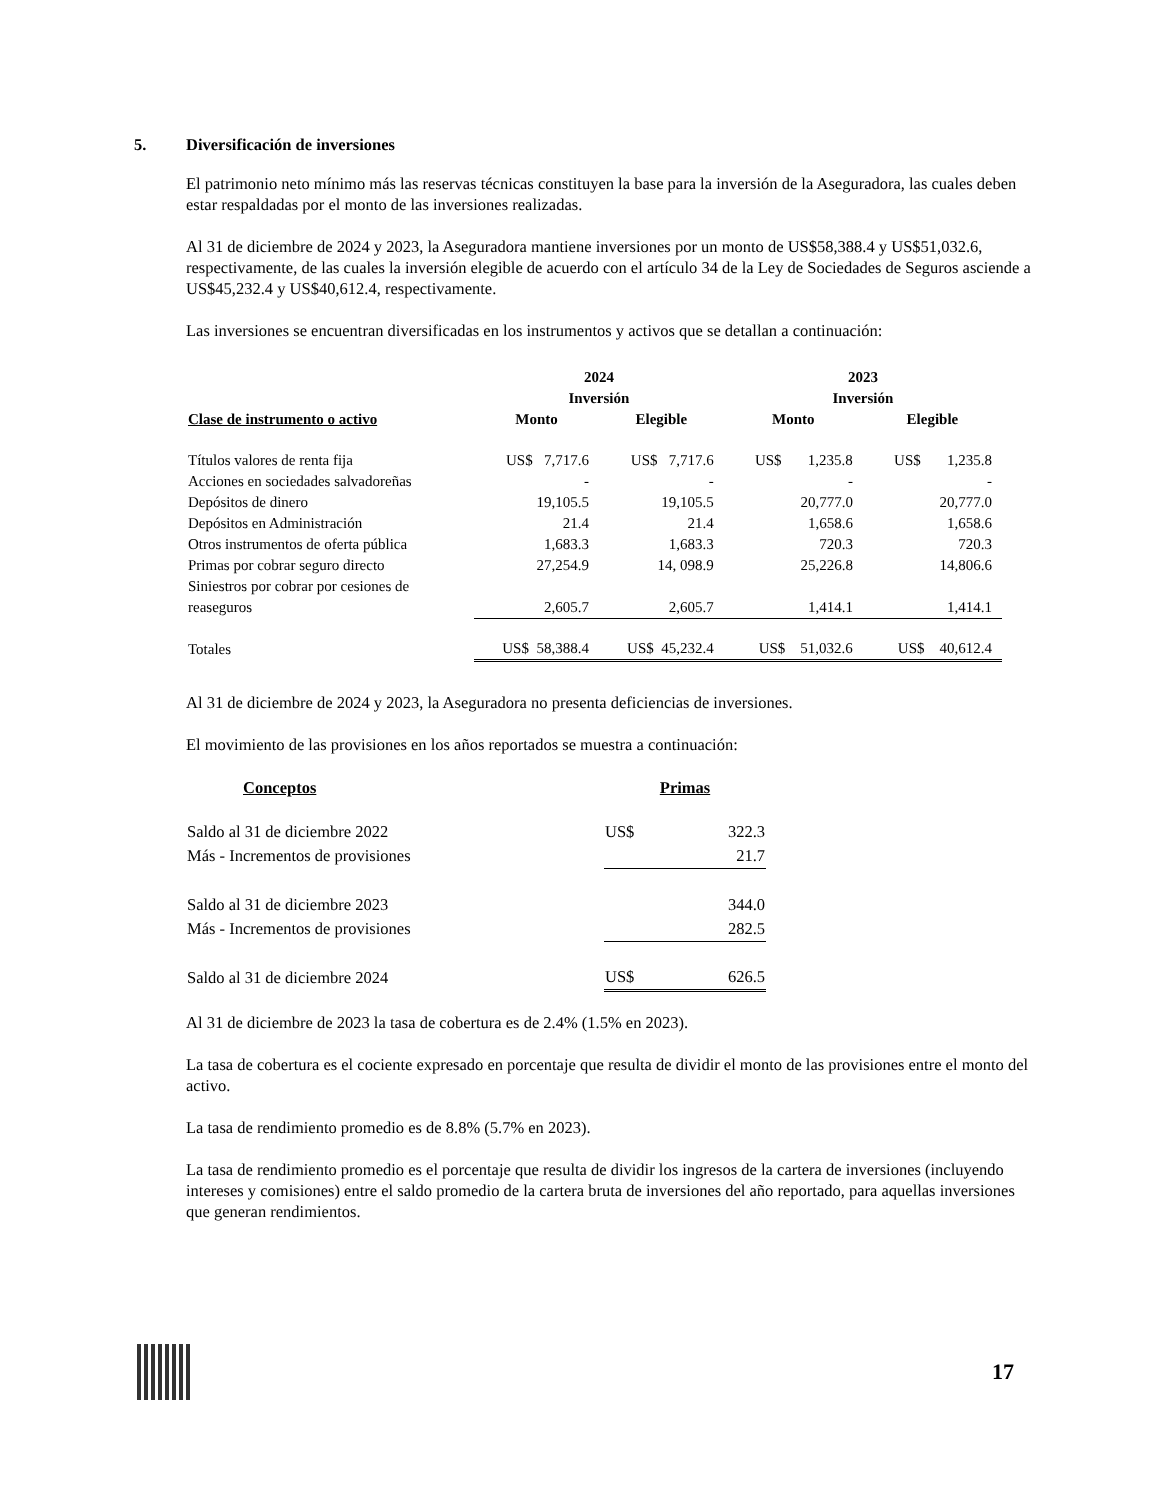5. Diversificación de inversiones
El patrimonio neto mínimo más las reservas técnicas constituyen la base para la inversión de la Aseguradora, las cuales deben estar respaldadas por el monto de las inversiones realizadas.
Al 31 de diciembre de 2024 y 2023, la Aseguradora mantiene inversiones por un monto de US$58,388.4 y US$51,032.6, respectivamente, de las cuales la inversión elegible de acuerdo con el artículo 34 de la Ley de Sociedades de Seguros asciende a US$45,232.4 y US$40,612.4, respectivamente.
Las inversiones se encuentran diversificadas en los instrumentos y activos que se detallan a continuación:
| | 2024 Inversión | | 2023 Inversión | |
| --- | --- | --- | --- | --- |
| Clase de instrumento o activo | Monto | Elegible | Monto | Elegible |
| Títulos valores de renta fija | US$ 7,717.6 | US$ 7,717.6 | US$ 1,235.8 | US$ 1,235.8 |
| Acciones en sociedades salvadoreñas | - | - | - | - |
| Depósitos de dinero | 19,105.5 | 19,105.5 | 20,777.0 | 20,777.0 |
| Depósitos en Administración | 21.4 | 21.4 | 1,658.6 | 1,658.6 |
| Otros instrumentos de oferta pública | 1,683.3 | 1,683.3 | 720.3 | 720.3 |
| Primas por cobrar seguro directo | 27,254.9 | 14, 098.9 | 25,226.8 | 14,806.6 |
| Siniestros por cobrar por cesiones de reaseguros | 2,605.7 | 2,605.7 | 1,414.1 | 1,414.1 |
| Totales | US$ 58,388.4 | US$ 45,232.4 | US$ 51,032.6 | US$ 40,612.4 |
Al 31 de diciembre de 2024 y 2023, la Aseguradora no presenta deficiencias de inversiones.
El movimiento de las provisiones en los años reportados se muestra a continuación:
| Conceptos | Primas |
| --- | --- |
| Saldo al 31 de diciembre 2022 | US$ 322.3 |
| Más - Incrementos de provisiones | 21.7 |
| Saldo al 31 de diciembre 2023 | 344.0 |
| Más - Incrementos de provisiones | 282.5 |
| Saldo al 31 de diciembre 2024 | US$ 626.5 |
Al 31 de diciembre de 2023 la tasa de cobertura es de 2.4% (1.5% en 2023).
La tasa de cobertura es el cociente expresado en porcentaje que resulta de dividir el monto de las provisiones entre el monto del activo.
La tasa de rendimiento promedio es de 8.8% (5.7% en 2023).
La tasa de rendimiento promedio es el porcentaje que resulta de dividir los ingresos de la cartera de inversiones (incluyendo intereses y comisiones) entre el saldo promedio de la cartera bruta de inversiones del año reportado, para aquellas inversiones que generan rendimientos.
17